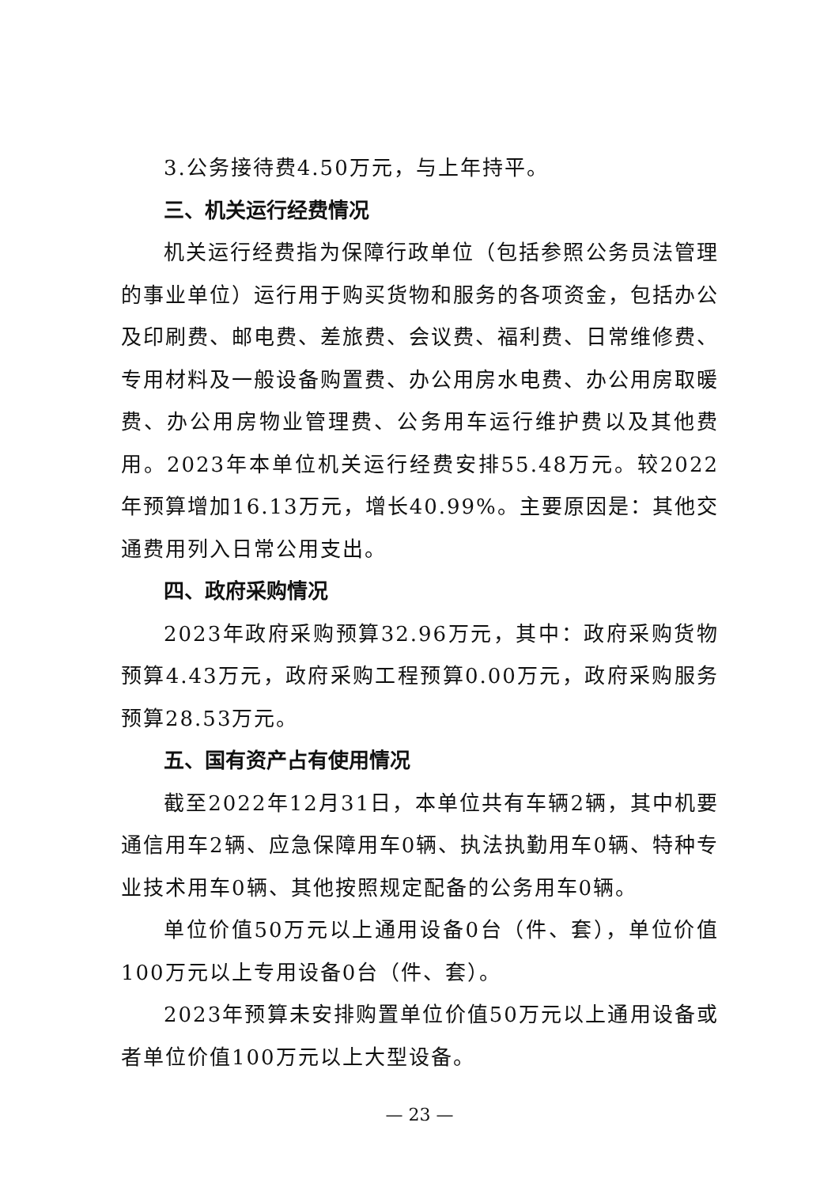3.公务接待费4.50万元，与上年持平。
三、机关运行经费情况
机关运行经费指为保障行政单位（包括参照公务员法管理的事业单位）运行用于购买货物和服务的各项资金，包括办公及印刷费、邮电费、差旅费、会议费、福利费、日常维修费、专用材料及一般设备购置费、办公用房水电费、办公用房取暖费、办公用房物业管理费、公务用车运行维护费以及其他费用。2023年本单位机关运行经费安排55.48万元。较2022年预算增加16.13万元，增长40.99%。主要原因是：其他交通费用列入日常公用支出。
四、政府采购情况
2023年政府采购预算32.96万元，其中：政府采购货物预算4.43万元，政府采购工程预算0.00万元，政府采购服务预算28.53万元。
五、国有资产占有使用情况
截至2022年12月31日，本单位共有车辆2辆，其中机要通信用车2辆、应急保障用车0辆、执法执勤用车0辆、特种专业技术用车0辆、其他按照规定配备的公务用车0辆。
单位价值50万元以上通用设备0台（件、套），单位价值100万元以上专用设备0台（件、套）。
2023年预算未安排购置单位价值50万元以上通用设备或者单位价值100万元以上大型设备。
— 23 —